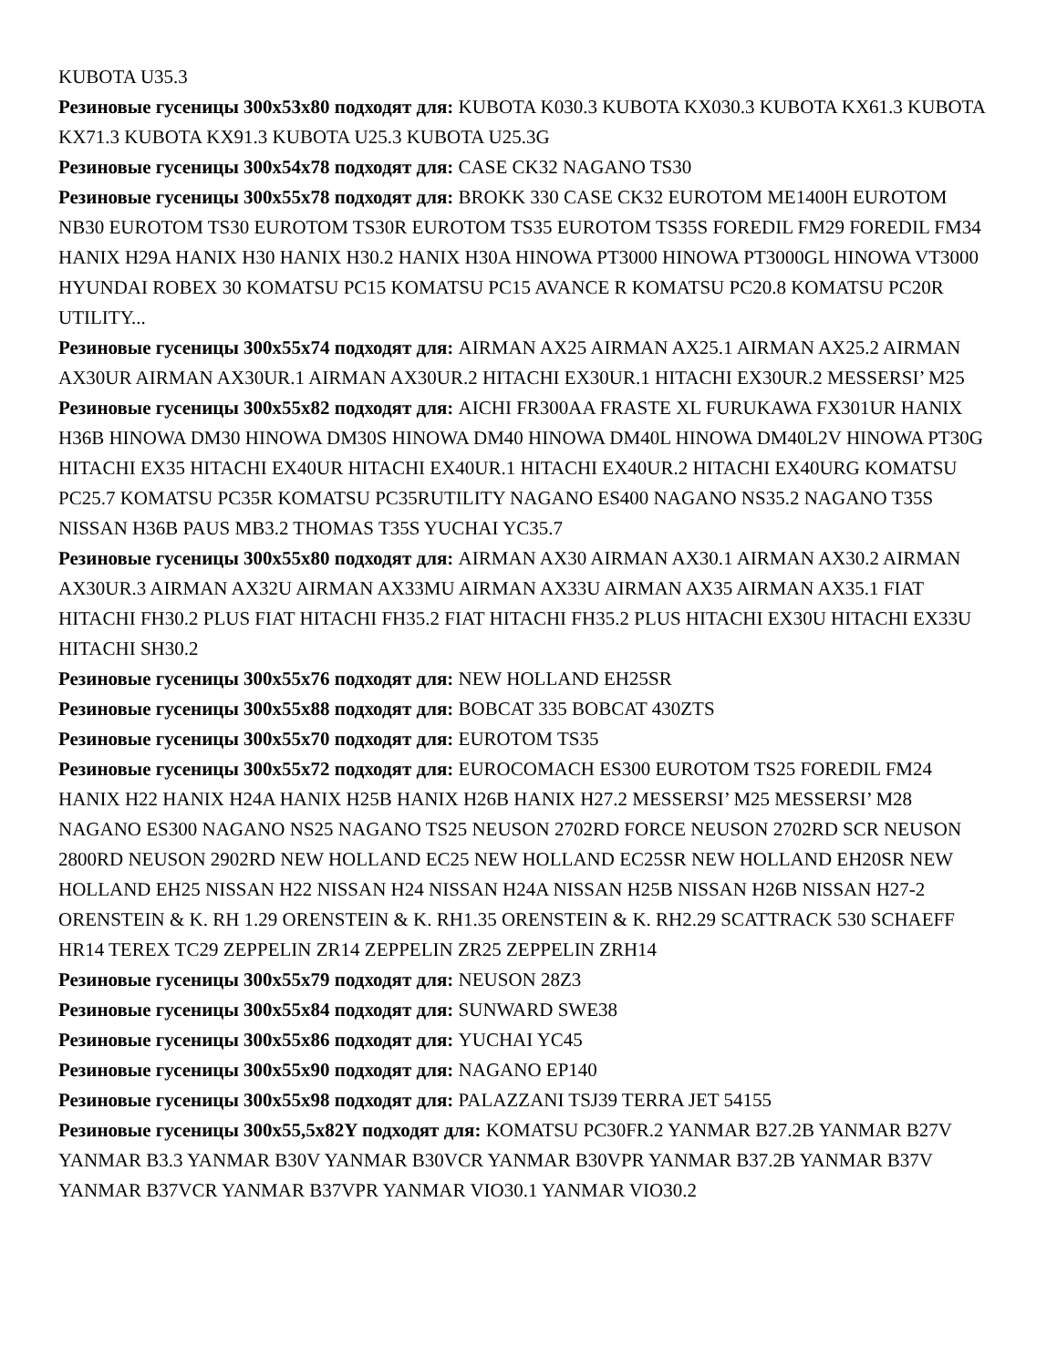KUBOTA U35.3
Резиновые гусеницы 300x53x80 подходят для: KUBOTA K030.3 KUBOTA KX030.3 KUBOTA KX61.3 KUBOTA KX71.3 KUBOTA KX91.3 KUBOTA U25.3 KUBOTA U25.3G
Резиновые гусеницы 300x54x78 подходят для: CASE CK32 NAGANO TS30
Резиновые гусеницы 300x55x78 подходят для: BROKK 330 CASE CK32 EUROTOM ME1400H EUROTOM NB30 EUROTOM TS30 EUROTOM TS30R EUROTOM TS35 EUROTOM TS35S FOREDIL FM29 FOREDIL FM34 HANIX H29A HANIX H30 HANIX H30.2 HANIX H30A HINOWA PT3000 HINOWA PT3000GL HINOWA VT3000 HYUNDAI ROBEX 30 KOMATSU PC15 KOMATSU PC15 AVANCE R KOMATSU PC20.8 KOMATSU PC20R UTILITY...
Резиновые гусеницы 300x55x74 подходят для: AIRMAN AX25 AIRMAN AX25.1 AIRMAN AX25.2 AIRMAN AX30UR AIRMAN AX30UR.1 AIRMAN AX30UR.2 HITACHI EX30UR.1 HITACHI EX30UR.2 MESSERSI’ M25
Резиновые гусеницы 300x55x82 подходят для: AICHI FR300AA FRASTE XL FURUKAWA FX301UR HANIX H36B HINOWA DM30 HINOWA DM30S HINOWA DM40 HINOWA DM40L HINOWA DM40L2V HINOWA PT30G HITACHI EX35 HITACHI EX40UR HITACHI EX40UR.1 HITACHI EX40UR.2 HITACHI EX40URG KOMATSU PC25.7 KOMATSU PC35R KOMATSU PC35RUTILITY NAGANO ES400 NAGANO NS35.2 NAGANO T35S NISSAN H36B PAUS MB3.2 THOMAS T35S YUCHAI YC35.7
Резиновые гусеницы 300x55x80 подходят для: AIRMAN AX30 AIRMAN AX30.1 AIRMAN AX30.2 AIRMAN AX30UR.3 AIRMAN AX32U AIRMAN AX33MU AIRMAN AX33U AIRMAN AX35 AIRMAN AX35.1 FIAT HITACHI FH30.2 PLUS FIAT HITACHI FH35.2 FIAT HITACHI FH35.2 PLUS HITACHI EX30U HITACHI EX33U HITACHI SH30.2
Резиновые гусеницы 300x55x76 подходят для: NEW HOLLAND EH25SR
Резиновые гусеницы 300x55x88 подходят для: BOBCAT 335 BOBCAT 430ZTS
Резиновые гусеницы 300x55x70 подходят для: EUROTOM TS35
Резиновые гусеницы 300x55x72 подходят для: EUROCOMACH ES300 EUROTOM TS25 FOREDIL FM24 HANIX H22 HANIX H24A HANIX H25B HANIX H26B HANIX H27.2 MESSERSI’ M25 MESSERSI’ M28 NAGANO ES300 NAGANO NS25 NAGANO TS25 NEUSON 2702RD FORCE NEUSON 2702RD SCR NEUSON 2800RD NEUSON 2902RD NEW HOLLAND EC25 NEW HOLLAND EC25SR NEW HOLLAND EH20SR NEW HOLLAND EH25 NISSAN H22 NISSAN H24 NISSAN H24A NISSAN H25B NISSAN H26B NISSAN H27-2 ORENSTEIN & K. RH 1.29 ORENSTEIN & K. RH1.35 ORENSTEIN & K. RH2.29 SCATTRACK 530 SCHAEFF HR14 TEREX TC29 ZEPPELIN ZR14 ZEPPELIN ZR25 ZEPPELIN ZRH14
Резиновые гусеницы 300x55x79 подходят для: NEUSON 28Z3
Резиновые гусеницы 300x55x84 подходят для: SUNWARD SWE38
Резиновые гусеницы 300x55x86 подходят для: YUCHAI YC45
Резиновые гусеницы 300x55x90 подходят для: NAGANO EP140
Резиновые гусеницы 300x55x98 подходят для: PALAZZANI TSJ39 TERRA JET 54155
Резиновые гусеницы 300x55,5x82Y подходят для: KOMATSU PC30FR.2 YANMAR B27.2B YANMAR B27V YANMAR B3.3 YANMAR B30V YANMAR B30VCR YANMAR B30VPR YANMAR B37.2B YANMAR B37V YANMAR B37VCR YANMAR B37VPR YANMAR VIO30.1 YANMAR VIO30.2